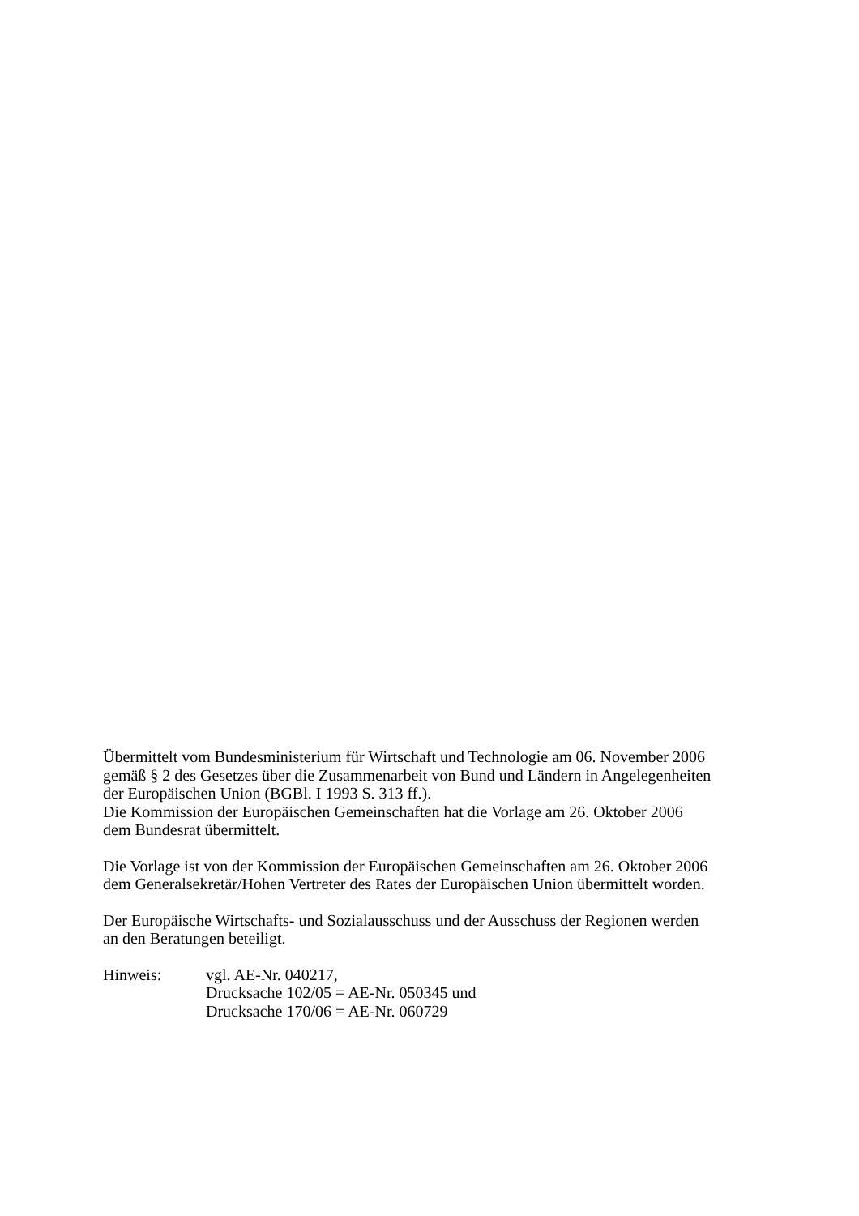Übermittelt vom Bundesministerium für Wirtschaft und Technologie am 06. November 2006
gemäß § 2 des Gesetzes über die Zusammenarbeit von Bund und Ländern in Angelegenheiten
der Europäischen Union (BGBl. I 1993 S. 313 ff.).
Die Kommission der Europäischen Gemeinschaften hat die Vorlage am 26. Oktober 2006
dem Bundesrat übermittelt.
Die Vorlage ist von der Kommission der Europäischen Gemeinschaften am 26. Oktober 2006
dem Generalsekretär/Hohen Vertreter des Rates der Europäischen Union übermittelt worden.
Der Europäische Wirtschafts- und Sozialausschuss und der Ausschuss der Regionen werden
an den Beratungen beteiligt.
Hinweis: vgl. AE-Nr. 040217,
Drucksache 102/05 = AE-Nr. 050345 und
Drucksache 170/06 = AE-Nr. 060729